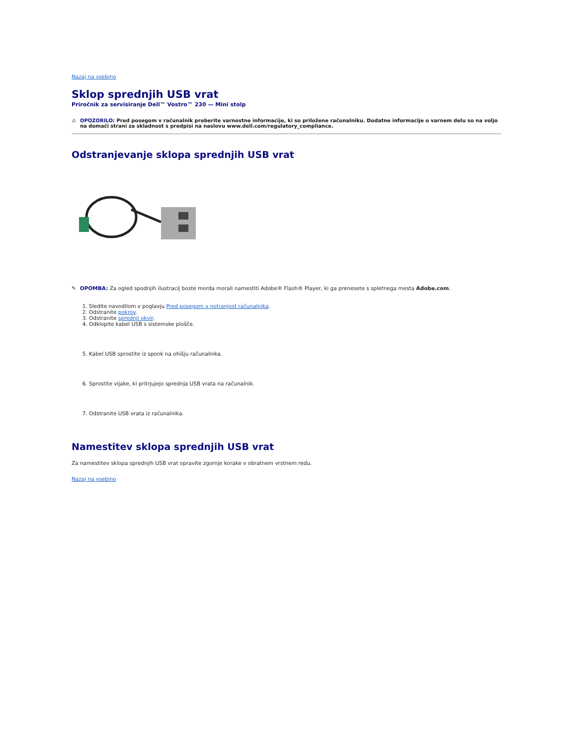Nazaj na vsebino
Sklop sprednjih USB vrat
Priročnik za servisiranje Dell™ Vostro™ 230 — Mini stolp
⚠ OPOZORILO: Pred posegom v računalnik preberite varnostne informacije, ki so priložene računalniku. Dodatne informacije o varnem delu so na voljo na domači strani za skladnost s predpisi na naslovu www.dell.com/regulatory_compliance.
Odstranjevanje sklopa sprednjih USB vrat
✎
OPOMBA: Za ogled spodnjih ilustracij boste morda morali namestiti Adobe® Flash® Player, ki ga prenesete s spletnega mesta Adobe.com.
1. Sledite navodilom v poglavju Pred posegom v notranjost računalnika.
2. Odstranite pokrov.
3. Odstranite sprednji okvir.
4. Odklopite kabel USB s sistemske plošče.
5. Kabel USB sprostite iz sponk na ohišju računalnika.
6. Sprostite vijake, ki pritrjujejo sprednja USB vrata na računalnik.
7. Odstranite USB vrata iz računalnika.
Namestitev sklopa sprednjih USB vrat
Za namestitev sklopa sprednjih USB vrat opravite zgornje korake v obratnem vrstnem redu.
Nazaj na vsebino